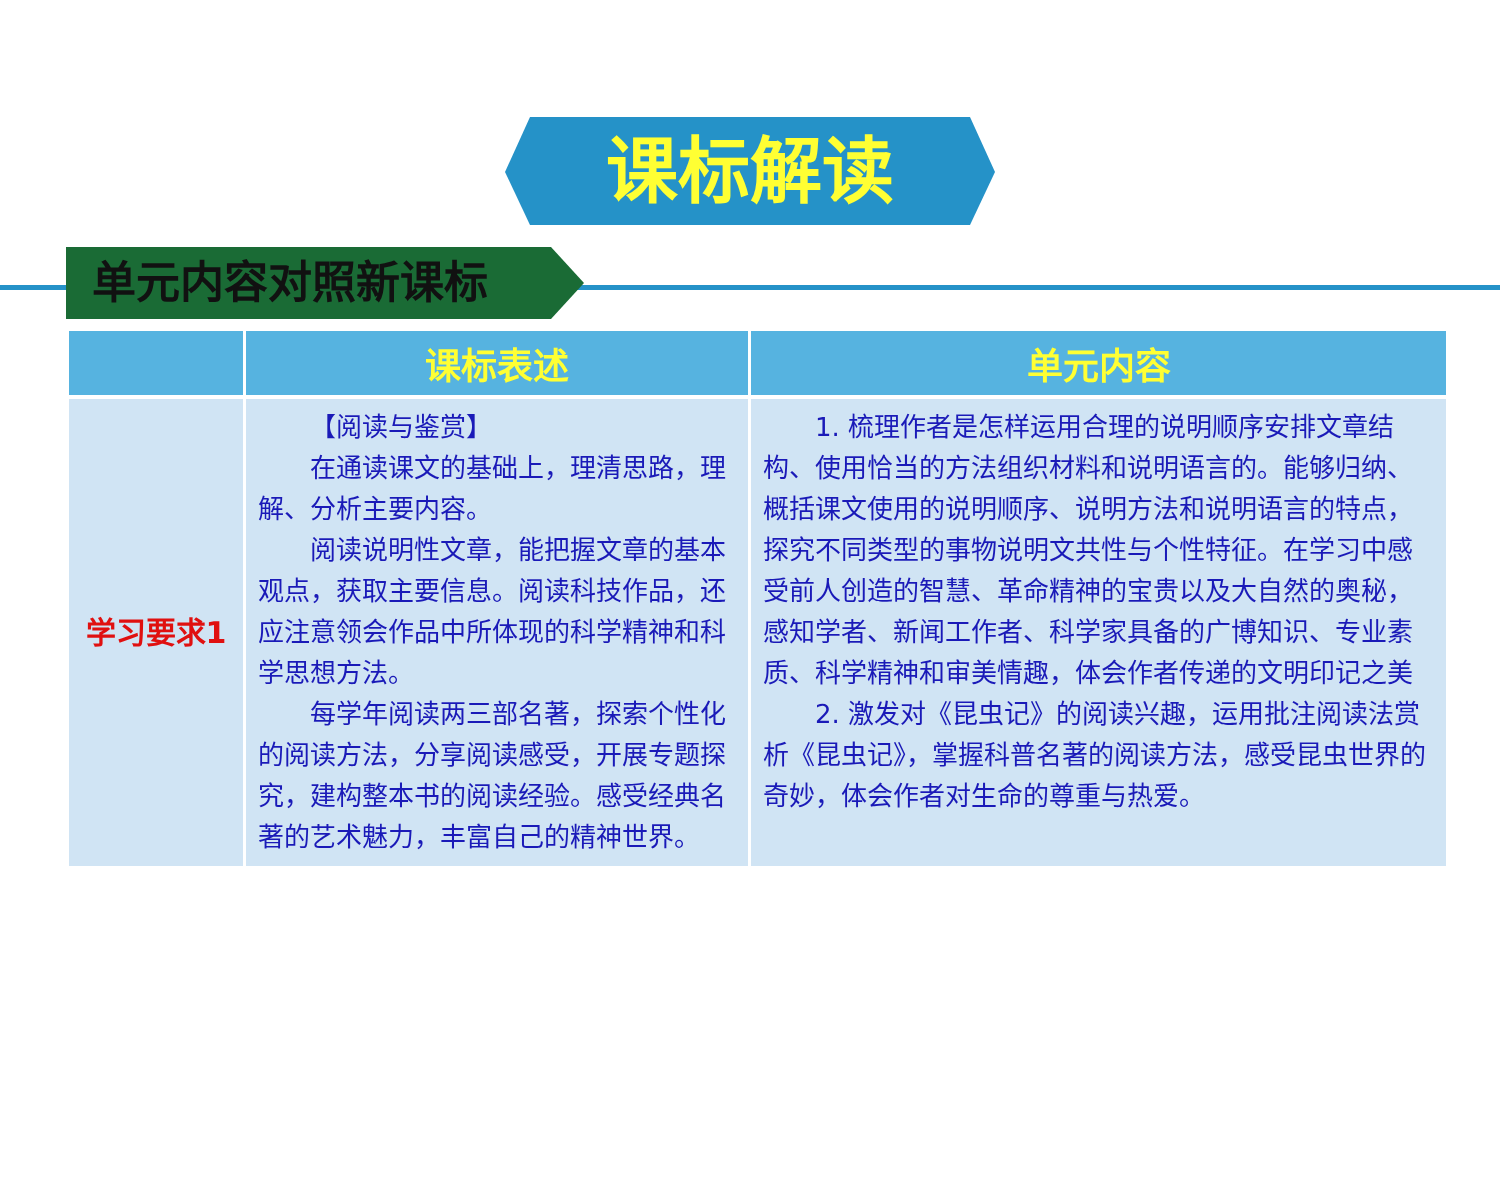课标解读
单元内容对照新课标
| | 课标表述 | 单元内容 |
| --- | --- | --- |
| 学习要求1 | 【阅读与鉴赏】 在通读课文的基础上，理清思路，理解、分析主要内容。 阅读说明性文章，能把握文章的基本观点，获取主要信息。阅读科技作品，还应注意领会作品中所体现的科学精神和科学思想方法。 每学年阅读两三部名著，探索个性化的阅读方法，分享阅读感受，开展专题探究，建构整本书的阅读经验。感受经典名著的艺术魅力，丰富自己的精神世界。 | 1. 梳理作者是怎样运用合理的说明顺序安排文章结构、使用恰当的方法组织材料和说明语言的。能够归纳、概括课文使用的说明顺序、说明方法和说明语言的特点，探究不同类型的事物说明文共性与个性特征。在学习中感受前人创造的智慧、革命精神的宝贵以及大自然的奥秘，感知学者、新闻工作者、科学家具备的广博知识、专业素质、科学精神和审美情趣，体会作者传递的文明印记之美 2. 激发对《昆虫记》的阅读兴趣，运用批注阅读法赏析《昆虫记》，掌握科普名著的阅读方法，感受昆虫世界的奇妙，体会作者对生命的尊重与热爱。 |